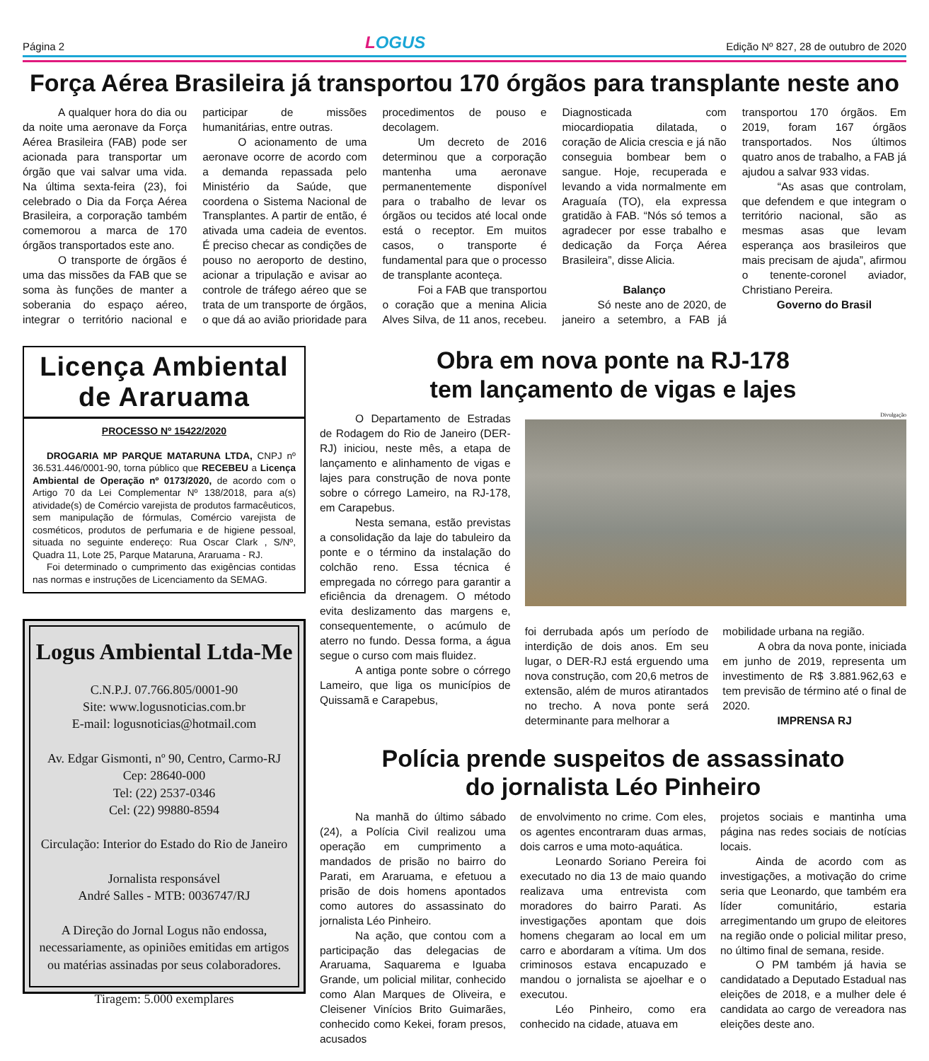Página 2 LOGUS Edição Nº 827, 28 de outubro de 2020
Força Aérea Brasileira já transportou 170 órgãos para transplante neste ano
A qualquer hora do dia ou da noite uma aeronave da Força Aérea Brasileira (FAB) pode ser acionada para transportar um órgão que vai salvar uma vida. Na última sexta-feira (23), foi celebrado o Dia da Força Aérea Brasileira, a corporação também comemorou a marca de 170 órgãos transportados este ano.
O transporte de órgãos é uma das missões da FAB que se soma às funções de manter a soberania do espaço aéreo, integrar o território nacional e participar de missões humanitárias, entre outras.
O acionamento de uma aeronave ocorre de acordo com a demanda repassada pelo Ministério da Saúde, que coordena o Sistema Nacional de Transplantes. A partir de então, é ativada uma cadeia de eventos. É preciso checar as condições de pouso no aeroporto de destino, acionar a tripulação e avisar ao controle de tráfego aéreo que se trata de um transporte de órgãos, o que dá ao avião prioridade para procedimentos de pouso e decolagem.
Um decreto de 2016 determinou que a corporação mantenha uma aeronave permanentemente disponível para o trabalho de levar os órgãos ou tecidos até local onde está o receptor. Em muitos casos, o transporte é fundamental para que o processo de transplante aconteça.
Foi a FAB que transportou o coração que a menina Alicia Alves Silva, de 11 anos, recebeu. Diagnosticada com miocardiopatia dilatada, o coração de Alicia crescia e já não conseguia bombear bem o sangue. Hoje, recuperada e levando a vida normalmente em Araguaía (TO), ela expressa gratidão à FAB. “Nós só temos a agradecer por esse trabalho e dedicação da Força Aérea Brasileira”, disse Alicia.
Balanço
Só neste ano de 2020, de janeiro a setembro, a FAB já transportou 170 órgãos. Em 2019, foram 167 órgãos transportados. Nos últimos quatro anos de trabalho, a FAB já ajudou a salvar 933 vidas.
“As asas que controlam, que defendem e que integram o território nacional, são as mesmas asas que levam esperança aos brasileiros que mais precisam de ajuda”, afirmou o tenente-coronel aviador, Christiano Pereira.
Governo do Brasil
Licença Ambiental de Araruama
PROCESSO Nº 15422/2020
DROGARIA MP PARQUE MATARUNA LTDA, CNPJ nº 36.531.446/0001-90, torna público que RECEBEU a Licença Ambiental de Operação nº 0173/2020, de acordo com o Artigo 70 da Lei Complementar Nº 138/2018, para a(s) atividade(s) de Comércio varejista de produtos farmacêuticos, sem manipulação de fórmulas, Comércio varejista de cosméticos, produtos de perfumaria e de higiene pessoal, situada no seguinte endereço: Rua Oscar Clark , S/Nº, Quadra 11, Lote 25, Parque Mataruna, Araruama - RJ.
Foi determinado o cumprimento das exigências contidas nas normas e instruções de Licenciamento da SEMAG.
Logus Ambiental Ltda-Me
C.N.P.J. 07.766.805/0001-90
Site: www.logusnoticias.com.br
E-mail: logusnoticias@hotmail.com
Av. Edgar Gismonti, nº 90, Centro, Carmo-RJ
Cep: 28640-000
Tel: (22) 2537-0346
Cel: (22) 99880-8594
Circulação: Interior do Estado do Rio de Janeiro
Jornalista responsável
André Salles - MTB: 0036747/RJ
A Direção do Jornal Logus não endossa, necessariamente, as opiniões emitidas em artigos ou matérias assinadas por seus colaboradores.
Tiragem: 5.000 exemplares
Obra em nova ponte na RJ-178
tem lançamento de vigas e lajes
O Departamento de Estradas de Rodagem do Rio de Janeiro (DER-RJ) iniciou, neste mês, a etapa de lançamento e alinhamento de vigas e lajes para construção de nova ponte sobre o córrego Lameiro, na RJ-178, em Carapebus.
Nesta semana, estão previstas a consolidação da laje do tabuleiro da ponte e o término da instalação do colchão reno. Essa técnica é empregada no córrego para garantir a eficiência da drenagem. O método evita deslizamento das margens e, consequentemente, o acúmulo de aterro no fundo. Dessa forma, a água segue o curso com mais fluidez.
A antiga ponte sobre o córrego Lameiro, que liga os municípios de Quissamã e Carapebus,
Divulgação
foi derrubada após um período de interdição de dois anos. Em seu lugar, o DER-RJ está erguendo uma nova construção, com 20,6 metros de extensão, além de muros atirantados no trecho. A nova ponte será determinante para melhorar a
mobilidade urbana na região.
A obra da nova ponte, iniciada em junho de 2019, representa um investimento de R$ 3.881.962,63 e tem previsão de término até o final de 2020.
IMPRENSA RJ
Polícia prende suspeitos de assassinato
do jornalista Léo Pinheiro
Na manhã do último sábado (24), a Polícia Civil realizou uma operação em cumprimento a mandados de prisão no bairro do Parati, em Araruama, e efetuou a prisão de dois homens apontados como autores do assassinato do jornalista Léo Pinheiro.
Na ação, que contou com a participação das delegacias de Araruama, Saquarema e Iguaba Grande, um policial militar, conhecido como Alan Marques de Oliveira, e Cleisener Vinícios Brito Guimarães, conhecido como Kekei, foram presos, acusados
de envolvimento no crime. Com eles, os agentes encontraram duas armas, dois carros e uma moto-aquática.
Leonardo Soriano Pereira foi executado no dia 13 de maio quando realizava uma entrevista com moradores do bairro Parati. As investigações apontam que dois homens chegaram ao local em um carro e abordaram a vítima. Um dos criminosos estava encapuzado e mandou o jornalista se ajoelhar e o executou.
Léo Pinheiro, como era conhecido na cidade, atuava em
projetos sociais e mantinha uma página nas redes sociais de notícias locais.
Ainda de acordo com as investigações, a motivação do crime seria que Leonardo, que também era líder comunitário, estaria arregimentando um grupo de eleitores na região onde o policial militar preso, no último final de semana, reside.
O PM também já havia se candidatado a Deputado Estadual nas eleições de 2018, e a mulher dele é candidata ao cargo de vereadora nas eleições deste ano.